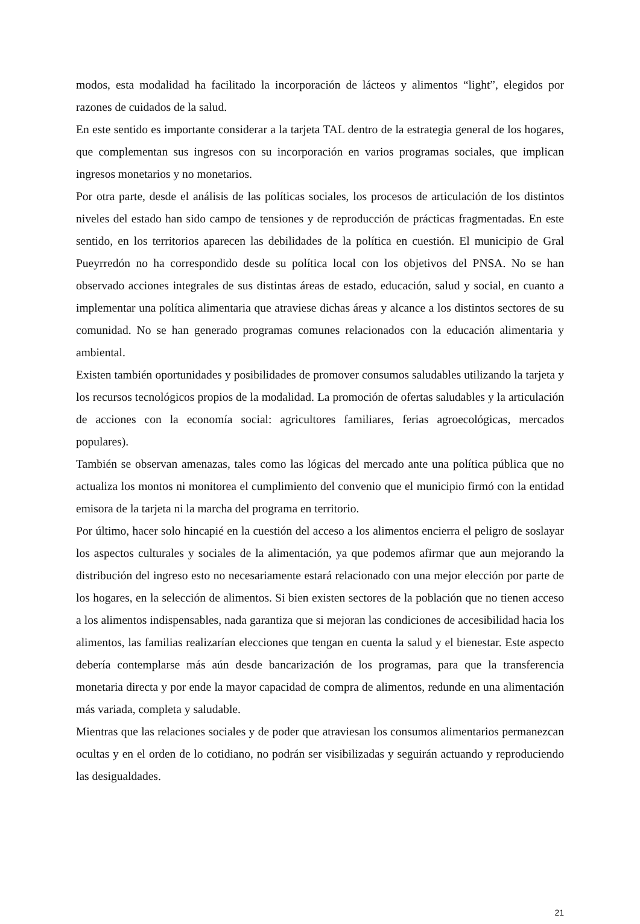modos, esta modalidad ha facilitado la incorporación de lácteos y alimentos “light”, elegidos por razones de cuidados de la salud.
En este sentido es importante considerar a la tarjeta TAL dentro de la estrategia general de los hogares, que complementan sus ingresos con su incorporación en varios programas sociales, que implican ingresos monetarios y no monetarios.
Por otra parte, desde el análisis de las políticas sociales, los procesos de articulación de los distintos niveles del estado han sido campo de tensiones y de reproducción de prácticas fragmentadas. En este sentido, en los territorios aparecen las debilidades de la política en cuestión. El municipio de Gral Pueyrredón no ha correspondido desde su política local con los objetivos del PNSA. No se han observado acciones integrales de sus distintas áreas de estado, educación, salud y social, en cuanto a implementar una política alimentaria que atraviese dichas áreas y alcance a los distintos sectores de su comunidad. No se han generado programas comunes relacionados con la educación alimentaria y ambiental.
Existen también oportunidades y posibilidades de promover consumos saludables utilizando la tarjeta y los recursos tecnológicos propios de la modalidad. La promoción de ofertas saludables y la articulación de acciones con la economía social: agricultores familiares, ferias agroecológicas, mercados populares).
También se observan amenazas, tales como las lógicas del mercado ante una política pública que no actualiza los montos ni monitorea el cumplimiento del convenio que el municipio firmó con la entidad emisora de la tarjeta ni la marcha del programa en territorio.
Por último, hacer solo hincapié en la cuestión del acceso a los alimentos encierra el peligro de soslayar los aspectos culturales y sociales de la alimentación, ya que podemos afirmar que aun mejorando la distribución del ingreso esto no necesariamente estará relacionado con una mejor elección por parte de los hogares, en la selección de alimentos. Si bien existen sectores de la población que no tienen acceso a los alimentos indispensables, nada garantiza que si mejoran las condiciones de accesibilidad hacia los alimentos, las familias realizarían elecciones que tengan en cuenta la salud y el bienestar. Este aspecto debería contemplarse más aún desde bancarización de los programas, para que la transferencia monetaria directa y por ende la mayor capacidad de compra de alimentos, redunde en una alimentación más variada, completa y saludable.
Mientras que las relaciones sociales y de poder que atraviesan los consumos alimentarios permanezcan ocultas y en el orden de lo cotidiano, no podrán ser visibilizadas y seguirán actuando y reproduciendo las desigualdades.
21